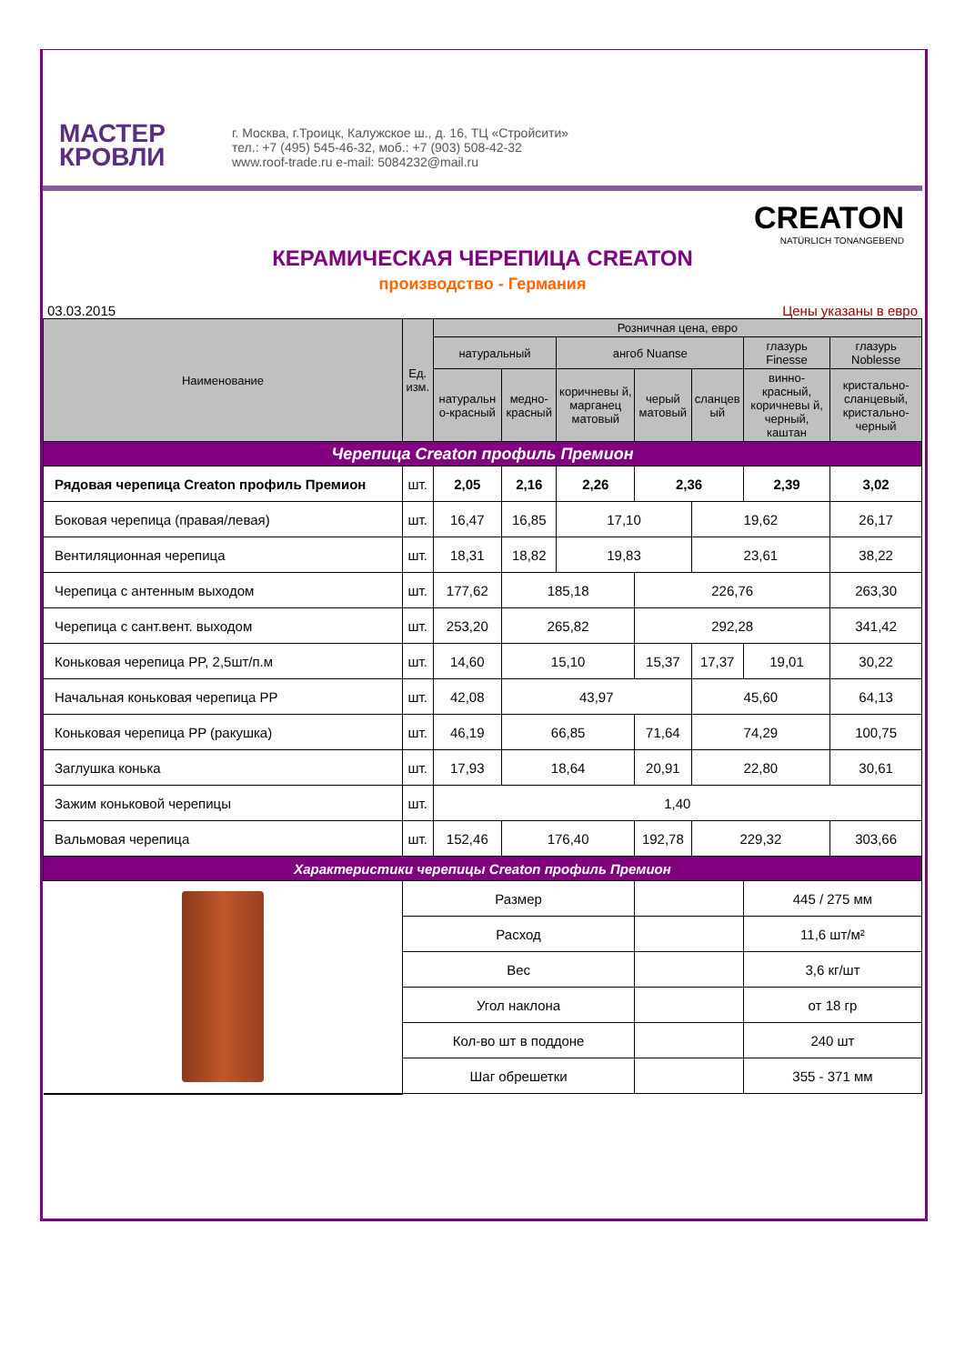МАСТЕР
КРОВЛИ
г. Москва, г.Троицк, Калужское ш., д. 16, ТЦ «Стройсити»
тел.: +7 (495) 545-46-32, моб.: +7 (903) 508-42-32
www.roof-trade.ru e-mail: 5084232@mail.ru
CREATON
NATÜRLICH TONANGEBEND
КЕРАМИЧЕСКАЯ ЧЕРЕПИЦА CREATON
производство - Германия
03.03.2015 Цены указаны в евро
| Наименование | Ед. изм. | Розничная цена, евро | | | | | | |
| --- | --- | --- | --- | --- | --- | --- | --- | --- |
| | | натуральный | | ангоб Nuanse | | | глазурь Finesse | глазурь Noblesse |
| | | натуральн о-красный | медно-красный | коричневы й, марганец матовый | черый матовый | сланцев ый | винно-красный, коричневы й, черный, каштан | кристально-сланцевый, кристально-черный |
| Черепица Creaton профиль Премион | | | | | | | | |
| Рядовая черепица Creaton профиль Премион | шт. | 2,05 | 2,16 | 2,26 | 2,36 | | 2,39 | 3,02 |
| Боковая черепица (правая/левая) | шт. | 16,47 | 16,85 | 17,10 | | 19,62 | | 26,17 |
| Вентиляционная черепица | шт. | 18,31 | 18,82 | 19,83 | | 23,61 | | 38,22 |
| Черепица с антенным выходом | шт. | 177,62 | 185,18 | | 226,76 | | | 263,30 |
| Черепица с сант.вент. выходом | шт. | 253,20 | 265,82 | | 292,28 | | | 341,42 |
| Коньковая черепица PP, 2,5шт/п.м | шт. | 14,60 | 15,10 | | 15,37 | 17,37 | 19,01 | 30,22 |
| Начальная коньковая черепица PP | шт. | 42,08 | 43,97 | | | 45,60 | | 64,13 |
| Коньковая черепица PP (ракушка) | шт. | 46,19 | 66,85 | | 71,64 | 74,29 | | 100,75 |
| Заглушка конька | шт. | 17,93 | 18,64 | | 20,91 | 22,80 | | 30,61 |
| Зажим коньковой черепицы | шт. | 1,40 | | | | | | |
| Вальмовая черепица | шт. | 152,46 | 176,40 | | 192,78 | 229,32 | | 303,66 |
| Характеристики черепицы Creaton профиль Премион | | | | | | | | |
| | Размер | | | | | | 445 / 275 мм | |
| | Расход | | | | | | 11,6 шт/м² | |
| | Вес | | | | | | 3,6 кг/шт | |
| | Угол наклона | | | | | | от 18 гр | |
| | Кол-во шт в поддоне | | | | | | 240 шт | |
| | Шаг обрешетки | | | | | | 355 - 371 мм | |